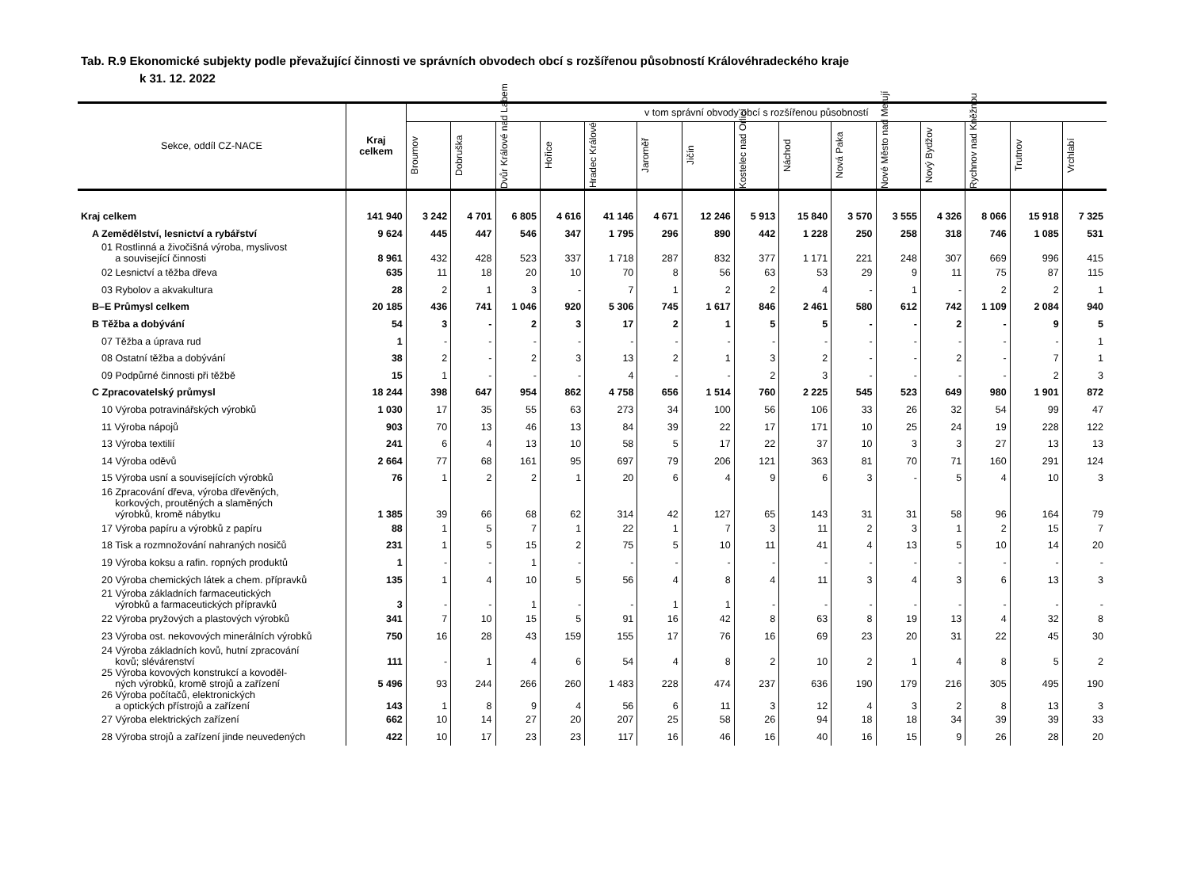Tab. R.9 Ekonomické subjekty podle převažující činnosti ve správních obvodech obcí s rozšířenou působností Královéhradeckého kraje
k 31. 12. 2022
| Sekce, oddíl CZ-NACE | Kraj celkem | v tom správní obvody obcí s rozšířenou působností | | | | | | | | | | | | | | |
| --- | --- | --- | --- | --- | --- | --- | --- | --- | --- | --- | --- | --- | --- | --- | --- | --- |
| | | Broumov | Dobruška | Dvůr Králové nad Labem | Hořice | Hradec Králové | Jaroměř | Jičín | Kostelec nad Orlicí | Náchod | Nová Paka | Nové Město nad Metují | Nový Bydžov | Rychnov nad Kněžnou | Trutnov | Vrchlabí |
| Kraj celkem | 141 940 | 3 242 | 4 701 | 6 805 | 4 616 | 41 146 | 4 671 | 12 246 | 5 913 | 15 840 | 3 570 | 3 555 | 4 326 | 8 066 | 15 918 | 7 325 |
| A Zemědělství, lesnictví a rybářství | 9 624 | 445 | 447 | 546 | 347 | 1 795 | 296 | 890 | 442 | 1 228 | 250 | 258 | 318 | 746 | 1 085 | 531 |
| 01 Rostlinná a živočišná výroba, myslivost a související činnosti | 8 961 | 432 | 428 | 523 | 337 | 1 718 | 287 | 832 | 377 | 1 171 | 221 | 248 | 307 | 669 | 996 | 415 |
| 02 Lesnictví a těžba dřeva | 635 | 11 | 18 | 20 | 10 | 70 | 8 | 56 | 63 | 53 | 29 | 9 | 11 | 75 | 87 | 115 |
| 03 Rybolov a akvakultura | 28 | 2 | 1 | 3 | - | 7 | 1 | 2 | 2 | 4 | - | 1 | - | 2 | 2 | 1 |
| B–E Průmysl celkem | 20 185 | 436 | 741 | 1 046 | 920 | 5 306 | 745 | 1 617 | 846 | 2 461 | 580 | 612 | 742 | 1 109 | 2 084 | 940 |
| B Těžba a dobývání | 54 | 3 | - | 2 | 3 | 17 | 2 | 1 | 5 | 5 | - | - | 2 | - | 9 | 5 |
| 07 Těžba a úprava rud | 1 | - | - | - | - | - | - | - | - | - | - | - | - | - | - | 1 |
| 08 Ostatní těžba a dobývání | 38 | 2 | - | 2 | 3 | 13 | 2 | 1 | 3 | 2 | - | - | 2 | - | 7 | 1 |
| 09 Podpůrné činnosti při těžbě | 15 | 1 | - | - | - | 4 | - | - | 2 | 3 | - | - | - | - | 2 | 3 |
| C Zpracovatelský průmysl | 18 244 | 398 | 647 | 954 | 862 | 4 758 | 656 | 1 514 | 760 | 2 225 | 545 | 523 | 649 | 980 | 1 901 | 872 |
| 10 Výroba potravinářských výrobků | 1 030 | 17 | 35 | 55 | 63 | 273 | 34 | 100 | 56 | 106 | 33 | 26 | 32 | 54 | 99 | 47 |
| 11 Výroba nápojů | 903 | 70 | 13 | 46 | 13 | 84 | 39 | 22 | 17 | 171 | 10 | 25 | 24 | 19 | 228 | 122 |
| 13 Výroba textilií | 241 | 6 | 4 | 13 | 10 | 58 | 5 | 17 | 22 | 37 | 10 | 3 | 3 | 27 | 13 | 13 |
| 14 Výroba oděvů | 2 664 | 77 | 68 | 161 | 95 | 697 | 79 | 206 | 121 | 363 | 81 | 70 | 71 | 160 | 291 | 124 |
| 15 Výroba usní a souvisejících výrobků | 76 | 1 | 2 | 2 | 1 | 20 | 6 | 4 | 9 | 6 | 3 | - | 5 | 4 | 10 | 3 |
| 16 Zpracování dřeva, výroba dřevěných, korkových, proutěných a slaměných výrobků, kromě nábytku | 1 385 | 39 | 66 | 68 | 62 | 314 | 42 | 127 | 65 | 143 | 31 | 31 | 58 | 96 | 164 | 79 |
| 17 Výroba papíru a výrobků z papíru | 88 | 1 | 5 | 7 | 1 | 22 | 1 | 7 | 3 | 11 | 2 | 3 | 1 | 2 | 15 | 7 |
| 18 Tisk a rozmnožování nahraných nosičů | 231 | 1 | 5 | 15 | 2 | 75 | 5 | 10 | 11 | 41 | 4 | 13 | 5 | 10 | 14 | 20 |
| 19 Výroba koksu a rafin. ropných produktů | 1 | - | - | 1 | - | - | - | - | - | - | - | - | - | - | - | - |
| 20 Výroba chemických látek a chem. přípravků | 135 | 1 | 4 | 10 | 5 | 56 | 4 | 8 | 4 | 11 | 3 | 4 | 3 | 6 | 13 | 3 |
| 21 Výroba základních farmaceutických výrobků a farmaceutických přípravků | 3 | - | - | 1 | - | - | 1 | 1 | - | - | - | - | - | - | - | - |
| 22 Výroba pryžových a plastových výrobků | 341 | 7 | 10 | 15 | 5 | 91 | 16 | 42 | 8 | 63 | 8 | 19 | 13 | 4 | 32 | 8 |
| 23 Výroba ost. nekovových minerálních výrobků | 750 | 16 | 28 | 43 | 159 | 155 | 17 | 76 | 16 | 69 | 23 | 20 | 31 | 22 | 45 | 30 |
| 24 Výroba základních kovů, hutní zpracování kovů; slévárenství | 111 | - | 1 | 4 | 6 | 54 | 4 | 8 | 2 | 10 | 2 | 1 | 4 | 8 | 5 | 2 |
| 25 Výroba kovových konstrukcí a kovoděl- ných výrobků, kromě strojů a zařízení | 5 496 | 93 | 244 | 266 | 260 | 1 483 | 228 | 474 | 237 | 636 | 190 | 179 | 216 | 305 | 495 | 190 |
| 26 Výroba počítačů, elektronických a optických přístrojů a zařízení | 143 | 1 | 8 | 9 | 4 | 56 | 6 | 11 | 3 | 12 | 4 | 3 | 2 | 8 | 13 | 3 |
| 27 Výroba elektrických zařízení | 662 | 10 | 14 | 27 | 20 | 207 | 25 | 58 | 26 | 94 | 18 | 18 | 34 | 39 | 39 | 33 |
| 28 Výroba strojů a zařízení jinde neuvedených | 422 | 10 | 17 | 23 | 23 | 117 | 16 | 46 | 16 | 40 | 16 | 15 | 9 | 26 | 28 | 20 |